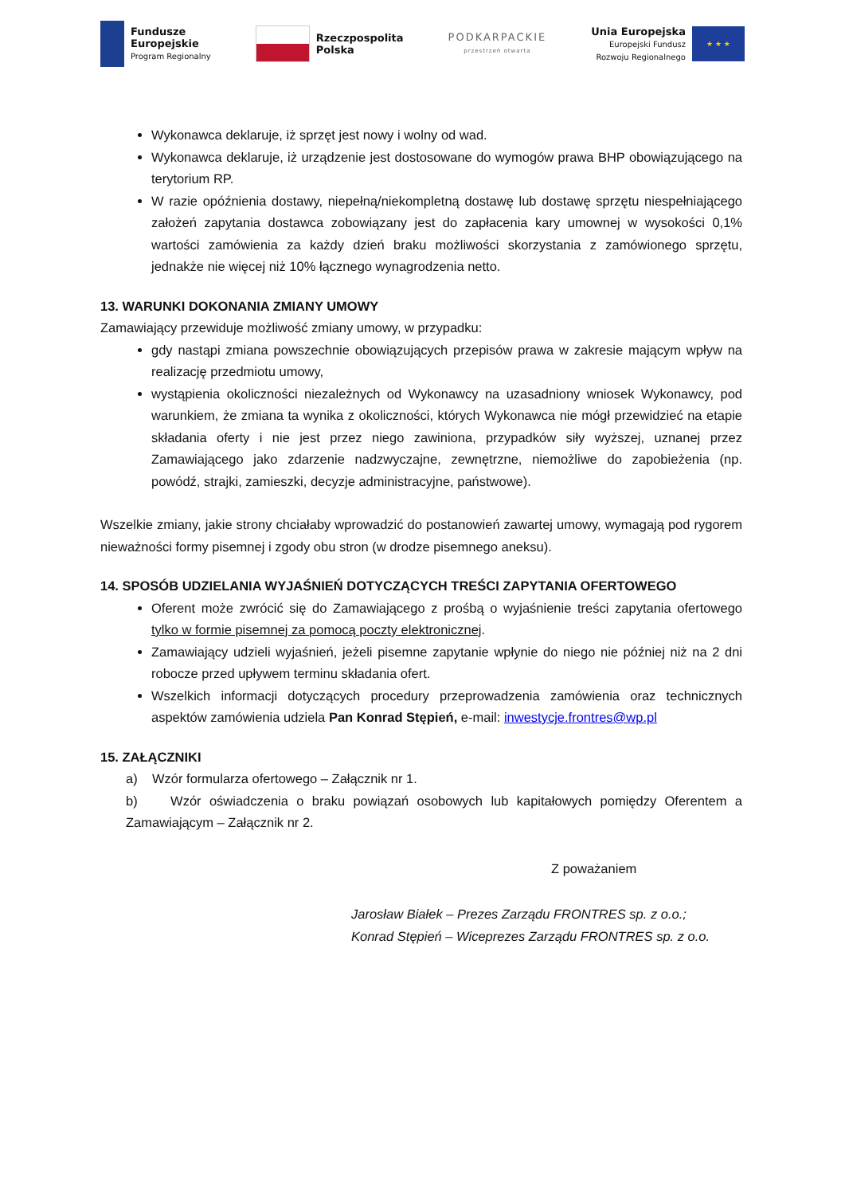Fundusze
Europejskie
Program Regionalny
Rzeczpospolita
Polska
PODKARPACKIE
przestrzeń otwarta
Unia Europejska
Europejski Fundusz
Rozwoju Regionalnego
★ ★ ★
Wykonawca deklaruje, iż sprzęt jest nowy i wolny od wad.
Wykonawca deklaruje, iż urządzenie jest dostosowane do wymogów prawa BHP obowiązującego na terytorium RP.
W razie opóźnienia dostawy, niepełną/niekompletną dostawę lub dostawę sprzętu niespełniającego założeń zapytania dostawca zobowiązany jest do zapłacenia kary umownej w wysokości 0,1% wartości zamówienia za każdy dzień braku możliwości skorzystania z zamówionego sprzętu, jednakże nie więcej niż 10% łącznego wynagrodzenia netto.
13. WARUNKI DOKONANIA ZMIANY UMOWY
Zamawiający przewiduje możliwość zmiany umowy, w przypadku:
gdy nastąpi zmiana powszechnie obowiązujących przepisów prawa w zakresie mającym wpływ na realizację przedmiotu umowy,
wystąpienia okoliczności niezależnych od Wykonawcy na uzasadniony wniosek Wykonawcy, pod warunkiem, że zmiana ta wynika z okoliczności, których Wykonawca nie mógł przewidzieć na etapie składania oferty i nie jest przez niego zawiniona, przypadków siły wyższej, uznanej przez Zamawiającego jako zdarzenie nadzwyczajne, zewnętrzne, niemożliwe do zapobieżenia (np. powódź, strajki, zamieszki, decyzje administracyjne, państwowe).
Wszelkie zmiany, jakie strony chciałaby wprowadzić do postanowień zawartej umowy, wymagają pod rygorem nieważności formy pisemnej i zgody obu stron (w drodze pisemnego aneksu).
14. SPOSÓB UDZIELANIA WYJAŚNIEŃ DOTYCZĄCYCH TREŚCI ZAPYTANIA OFERTOWEGO
Oferent może zwrócić się do Zamawiającego z prośbą o wyjaśnienie treści zapytania ofertowego tylko w formie pisemnej za pomocą poczty elektronicznej.
Zamawiający udzieli wyjaśnień, jeżeli pisemne zapytanie wpłynie do niego nie później niż na 2 dni robocze przed upływem terminu składania ofert.
Wszelkich informacji dotyczących procedury przeprowadzenia zamówienia oraz technicznych aspektów zamówienia udziela Pan Konrad Stępień, e-mail: inwestycje.frontres@wp.pl
15. ZAŁĄCZNIKI
a) Wzór formularza ofertowego – Załącznik nr 1.
b) Wzór oświadczenia o braku powiązań osobowych lub kapitałowych pomiędzy Oferentem a Zamawiającym – Załącznik nr 2.
Z poważaniem
Jarosław Białek – Prezes Zarządu FRONTRES sp. z o.o.;
Konrad Stępień – Wiceprezes Zarządu FRONTRES sp. z o.o.